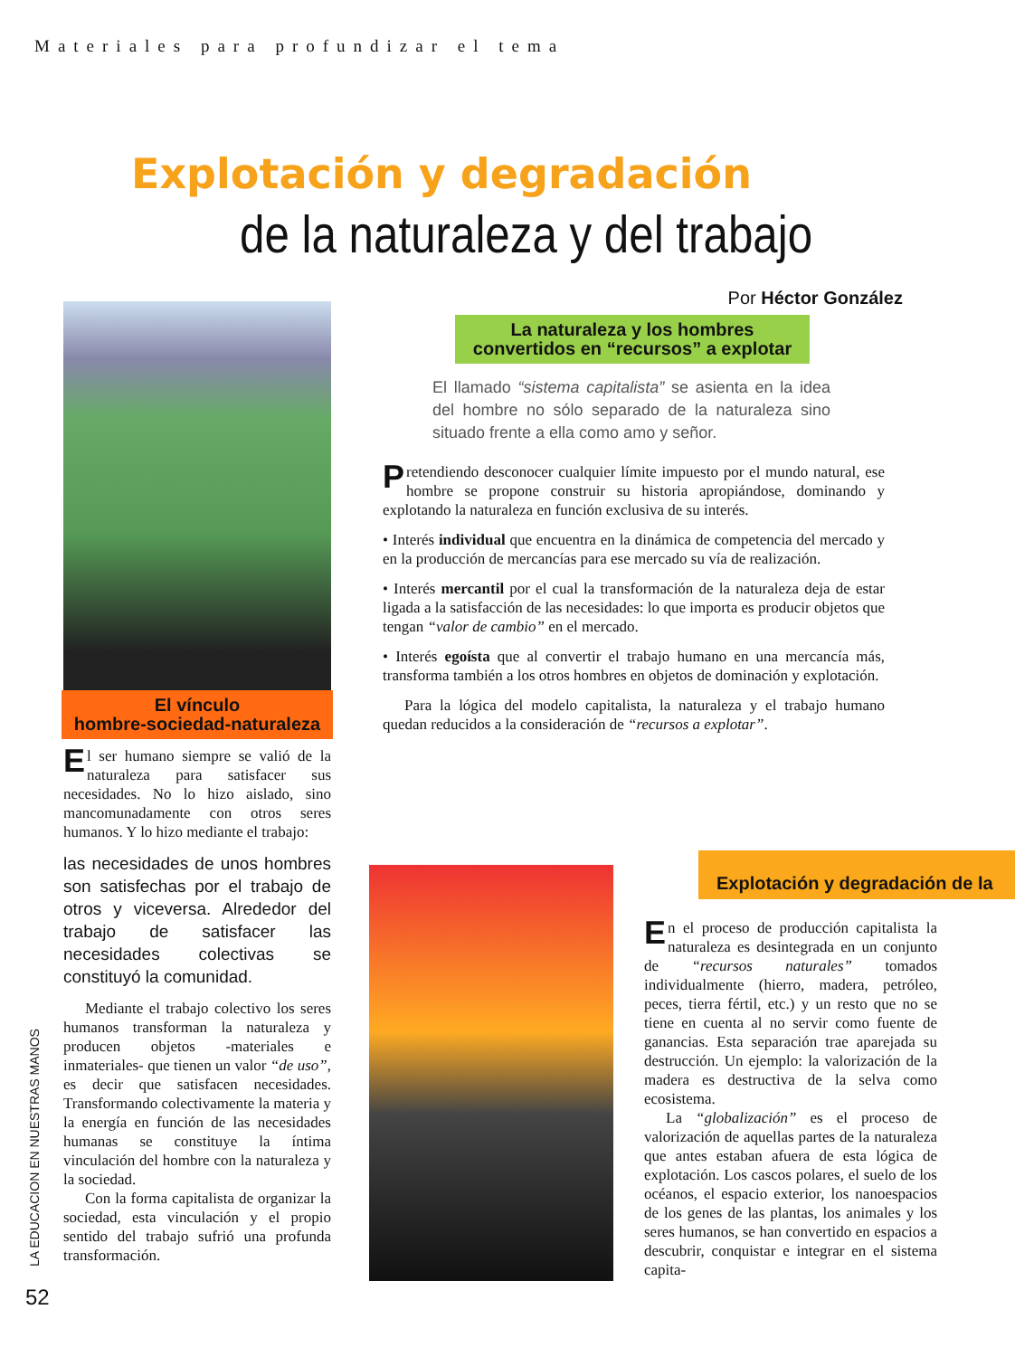Materiales para profundizar el tema
Explotación y degradación
de la naturaleza y del trabajo
Por Héctor González
El vínculo
hombre-sociedad-naturaleza
El ser humano siempre se valió de la naturaleza para satisfacer sus necesidades. No lo hizo aislado, sino mancomunadamente con otros seres humanos. Y lo hizo mediante el trabajo:
las necesidades de unos hombres son satisfechas por el trabajo de otros y viceversa. Alrededor del trabajo de satisfacer las necesidades colectivas se constituyó la comunidad.
Mediante el trabajo colectivo los seres humanos transforman la naturaleza y producen objetos -materiales e inmateriales- que tienen un valor “de uso”, es decir que satisfacen necesidades. Transformando colectivamente la materia y la energía en función de las necesidades humanas se constituye la íntima vinculación del hombre con la naturaleza y la sociedad.
Con la forma capitalista de organizar la sociedad, esta vinculación y el propio sentido del trabajo sufrió una profunda transformación.
La naturaleza y los hombres convertidos en “recursos” a explotar
El llamado “sistema capitalista” se asienta en la idea del hombre no sólo separado de la naturaleza sino situado frente a ella como amo y señor.
Pretendiendo desconocer cualquier límite impuesto por el mundo natural, ese hombre se propone construir su historia apropiándose, dominando y explotando la naturaleza en función exclusiva de su interés.
• Interés individual que encuentra en la dinámica de competencia del mercado y en la producción de mercancías para ese mercado su vía de realización.
• Interés mercantil por el cual la transformación de la naturaleza deja de estar ligada a la satisfacción de las necesidades: lo que importa es producir objetos que tengan “valor de cambio” en el mercado.
• Interés egoísta que al convertir el trabajo humano en una mercancía más, transforma también a los otros hombres en objetos de dominación y explotación.
Para la lógica del modelo capitalista, la naturaleza y el trabajo humano quedan reducidos a la consideración de “recursos a explotar”.
Explotación y degradación de la
En el proceso de producción capitalista la naturaleza es desintegrada en un conjunto de “recursos naturales” tomados individualmente (hierro, madera, petróleo, peces, tierra fértil, etc.) y un resto que no se tiene en cuenta al no servir como fuente de ganancias. Esta separación trae aparejada su destrucción. Un ejemplo: la valorización de la madera es destructiva de la selva como ecosistema.
La “globalización” es el proceso de valorización de aquellas partes de la naturaleza que antes estaban afuera de esta lógica de explotación. Los cascos polares, el suelo de los océanos, el espacio exterior, los nanoespacios de los genes de las plantas, los animales y los seres humanos, se han convertido en espacios a descubrir, conquistar e integrar en el sistema capita-
LA EDUCACION EN NUESTRAS MANOS
52